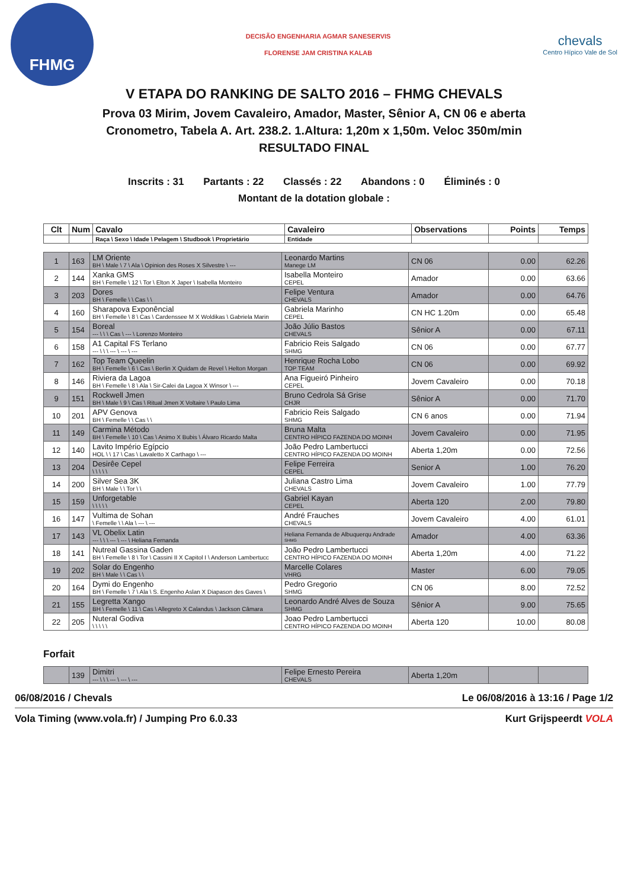FHMG
DECISÃO ENGENHARIA AGMAR SANESERVIS
FLORENSE JAM CRISTINA KALAB
chevals
Centro Hípico Vale de Sol
V ETAPA DO RANKING DE SALTO 2016 – FHMG CHEVALS
Prova 03 Mirim, Jovem Cavaleiro, Amador, Master, Sênior A, CN 06 e aberta
Cronometro, Tabela A. Art. 238.2. 1.Altura: 1,20m x 1,50m. Veloc 350m/min
RESULTADO FINAL
Inscrits : 31 Partants : 22 Classés : 22 Abandons : 0 Éliminés : 0
Montant de la dotation globale :
| Clt | Num | Cavalo | Cavaleiro | Observations | Points | Temps |
| --- | --- | --- | --- | --- | --- | --- |
| | | Raça \ Sexo \ Idade \ Pelagem \ Studbook \ Proprietário | Entidade | | | |
| 1 | 163 | LM Oriente BH \ Male \ 7 \ Ala \ Opinion des Roses X Silvestre \ --- | Leonardo Martins Manege LM | CN 06 | 0.00 | 62.26 |
| 2 | 144 | Xanka GMS BH \ Femelle \ 12 \ Tor \ Elton X Japer \ Isabella Monteiro | Isabella Monteiro CEPEL | Amador | 0.00 | 63.66 |
| 3 | 203 | Dores BH \ Femelle \ \ Cas \ \ | Felipe Ventura CHEVALS | Amador | 0.00 | 64.76 |
| 4 | 160 | Sharapova Exponêncial BH \ Femelle \ 8 \ Cas \ Cardenssee M X Woldikas \ Gabriela Marin | Gabriela Marinho CEPEL | CN HC 1.20m | 0.00 | 65.48 |
| 5 | 154 | Boreal --- \ \ \ Cas \ --- \ Lorenzo Monteiro | João Júlio Bastos CHEVALS | Sênior A | 0.00 | 67.11 |
| 6 | 158 | A1 Capital FS Terlano --- \ \ \ --- \ --- \ --- | Fabricio Reis Salgado SHMG | CN 06 | 0.00 | 67.77 |
| 7 | 162 | Top Team Queelin BH \ Femelle \ 6 \ Cas \ Berlin X Quidam de Revel \ Helton Morgan | Henrique Rocha Lobo TOP TEAM | CN 06 | 0.00 | 69.92 |
| 8 | 146 | Riviera da Lagoa BH \ Femelle \ 8 \ Ala \ Sir-Calei da Lagoa X Winsor \ --- | Ana Figueiró Pinheiro CEPEL | Jovem Cavaleiro | 0.00 | 70.18 |
| 9 | 151 | Rockwell Jmen BH \ Male \ 9 \ Cas \ Ritual Jmen X Voltaire \ Paulo Lima | Bruno Cedrola Sá Grise CHJR | Sênior A | 0.00 | 71.70 |
| 10 | 201 | APV Genova BH \ Femelle \ \ Cas \ \ | Fabricio Reis Salgado SHMG | CN 6 anos | 0.00 | 71.94 |
| 11 | 149 | Carmina Método BH \ Femelle \ 10 \ Cas \ Animo X Bubis \ Álvaro Ricardo Malta | Bruna Malta CENTRO HÍPICO FAZENDA DO MOINH | Jovem Cavaleiro | 0.00 | 71.95 |
| 12 | 140 | Lavito Império Egípcio HOL \ \ 17 \ Cas \ Lavaletto X Carthago \ --- | João Pedro Lambertucci CENTRO HÍPICO FAZENDA DO MOINH | Aberta 1,20m | 0.00 | 72.56 |
| 13 | 204 | Desirêe Cepel \ \ \ \ \ | Felipe Ferreira CEPEL | Senior A | 1.00 | 76.20 |
| 14 | 200 | Silver Sea 3K BH \ Male \ \ Tor \ \ | Juliana Castro Lima CHEVALS | Jovem Cavaleiro | 1.00 | 77.79 |
| 15 | 159 | Unforgetable \ \ \ \ \ | Gabriel Kayan CEPEL | Aberta 120 | 2.00 | 79.80 |
| 16 | 147 | Vultima de Sohan \ Femelle \ \ Ala \ --- \ --- | André Frauches CHEVALS | Jovem Cavaleiro | 4.00 | 61.01 |
| 17 | 143 | VL Obelix Latin --- \ \ \ --- \ --- \ Heliana Fernanda | Heliana Fernanda de Albuquerqu Andrade SHMG | Amador | 4.00 | 63.36 |
| 18 | 141 | Nutreal Gassina Gaden BH \ Femelle \ 8 \ Tor \ Cassini II X Capitol I \ Anderson Lambertucc | João Pedro Lambertucci CENTRO HÍPICO FAZENDA DO MOINH | Aberta 1,20m | 4.00 | 71.22 |
| 19 | 202 | Solar do Engenho BH \ Male \ \ Cas \ \ | Marcelle Colares VHRG | Master | 6.00 | 79.05 |
| 20 | 164 | Dymi do Engenho BH \ Femelle \ 7 \ Ala \ S. Engenho Aslan X Diapason des Gaves \ | Pedro Gregorio SHMG | CN 06 | 8.00 | 72.52 |
| 21 | 155 | Legretta Xango BH \ Femelle \ 11 \ Cas \ Allegreto X Calandus \ Jackson Câmara | Leonardo André Alves de Souza SHMG | Sênior A | 9.00 | 75.65 |
| 22 | 205 | Nuteral Godiva \ \ \ \ \ | Joao Pedro Lambertucci CENTRO HÍPICO FAZENDA DO MOINH | Aberta 120 | 10.00 | 80.08 |
Forfait
| | 139 | Dimitri --- \ \ \ --- \ --- \ --- | Felipe Ernesto Pereira CHEVALS | Aberta 1,20m | | |
06/08/2016 / Chevals Le 06/08/2016 à 13:16 / Page 1/2
Vola Timing (www.vola.fr) / Jumping Pro 6.0.33 Kurt Grijspeerdt VOLA